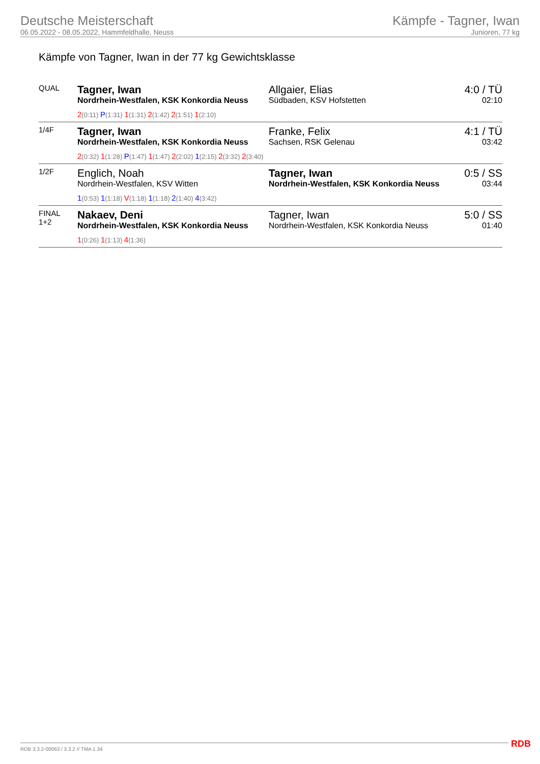Deutsche Meisterschaft
06.05.2022 - 08.05.2022, Hammfeldhalle, Neuss
Kämpfe - Tagner, Iwan
Junioren, 77 kg
Kämpfe von Tagner, Iwan in der 77 kg Gewichtsklasse
| QUAL | Tagner, Iwan Nordrhein-Westfalen, KSK Konkordia Neuss | Allgaier, Elias Südbaden, KSV Hofstetten | 4:0 / TÜ 02:10 |
| | 2 (0:11) P (1:31) 1 (1:31) 2 (1:42) 2 (1:51) 1 (2:10) | | |
| 1/4F | Tagner, Iwan Nordrhein-Westfalen, KSK Konkordia Neuss | Franke, Felix Sachsen, RSK Gelenau | 4:1 / TÜ 03:42 |
| | 2 (0:32) 1 (1:28) P (1:47) 1 (1:47) 2 (2:02) 1 (2:15) 2 (3:32) 2 (3:40) | | |
| 1/2F | Englich, Noah Nordrhein-Westfalen, KSV Witten | Tagner, Iwan Nordrhein-Westfalen, KSK Konkordia Neuss | 0:5 / SS 03:44 |
| | 1 (0:53) 1 (1:18) V (1:18) 1 (1:18) 2 (1:40) 4 (3:42) | | |
| FINAL 1+2 | Nakaev, Deni Nordrhein-Westfalen, KSK Konkordia Neuss | Tagner, Iwan Nordrhein-Westfalen, KSK Konkordia Neuss | 5:0 / SS 01:40 |
| | 1 (0:26) 1 (1:13) 4 (1:36) | | |
RDB 3.3.2-00063 / 3.3.2 // TMA 1.34
RDB